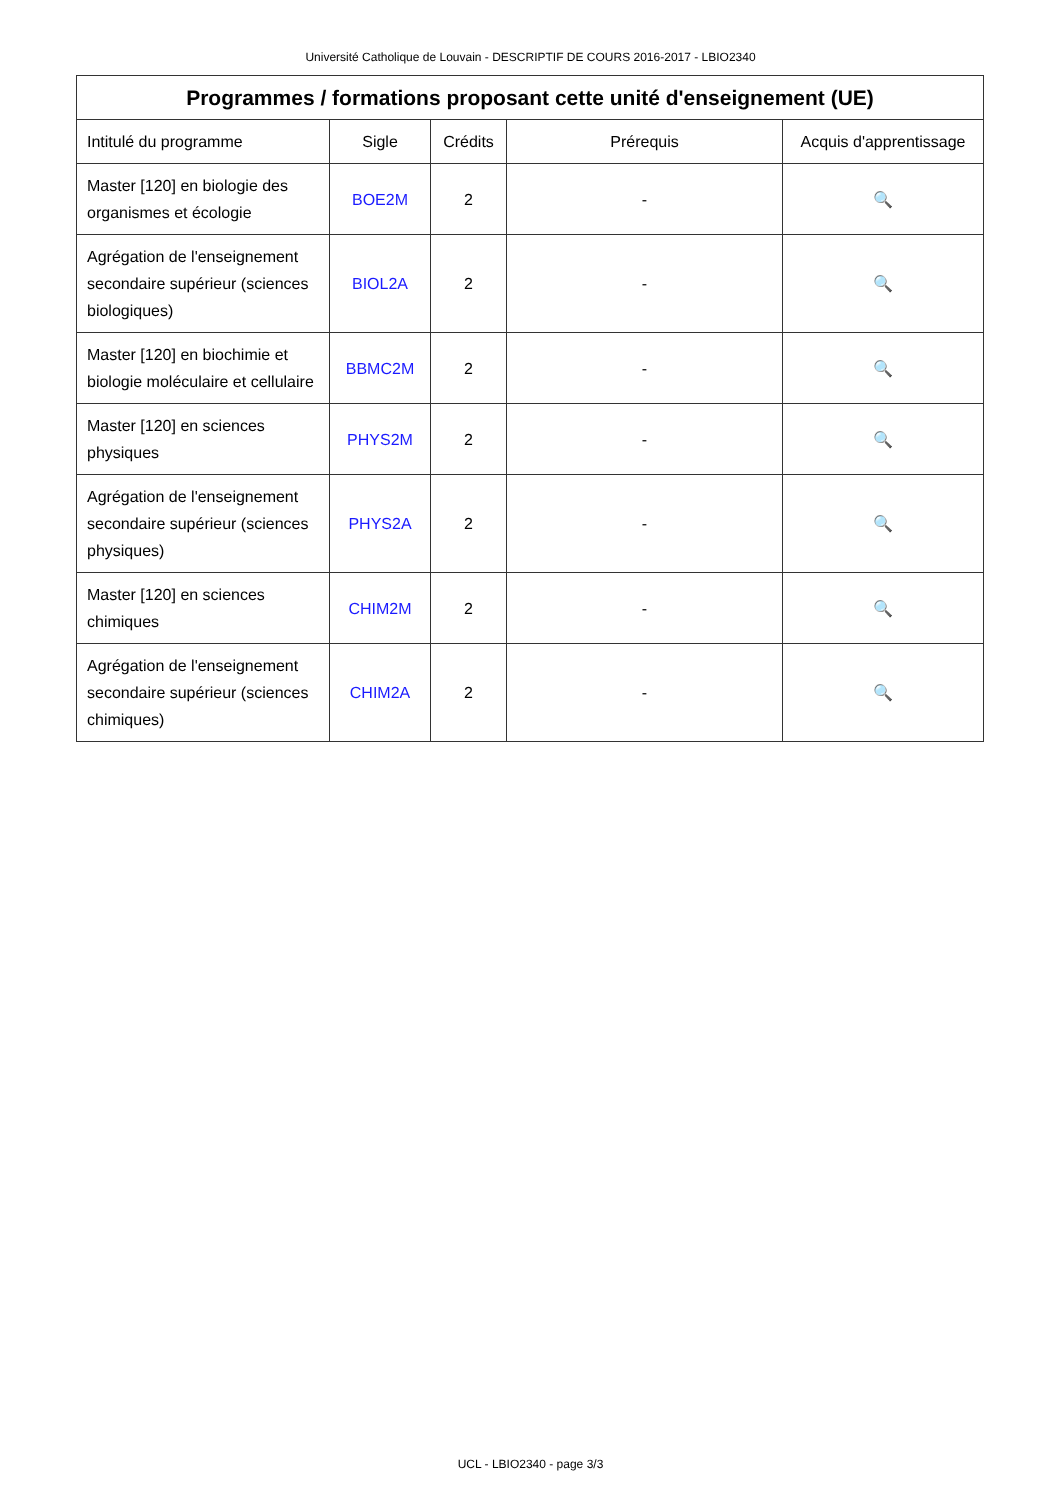Université Catholique de Louvain - DESCRIPTIF DE COURS 2016-2017 - LBIO2340
| Programmes / formations proposant cette unité d'enseignement (UE) | | | | |
| --- | --- | --- | --- | --- |
| Intitulé du programme | Sigle | Crédits | Prérequis | Acquis d'apprentissage |
| Master [120] en biologie des organismes et écologie | BOE2M | 2 | - | 🔍 |
| Agrégation de l'enseignement secondaire supérieur (sciences biologiques) | BIOL2A | 2 | - | 🔍 |
| Master [120] en biochimie et biologie moléculaire et cellulaire | BBMC2M | 2 | - | 🔍 |
| Master [120] en sciences physiques | PHYS2M | 2 | - | 🔍 |
| Agrégation de l'enseignement secondaire supérieur (sciences physiques) | PHYS2A | 2 | - | 🔍 |
| Master [120] en sciences chimiques | CHIM2M | 2 | - | 🔍 |
| Agrégation de l'enseignement secondaire supérieur (sciences chimiques) | CHIM2A | 2 | - | 🔍 |
UCL - LBIO2340 - page 3/3